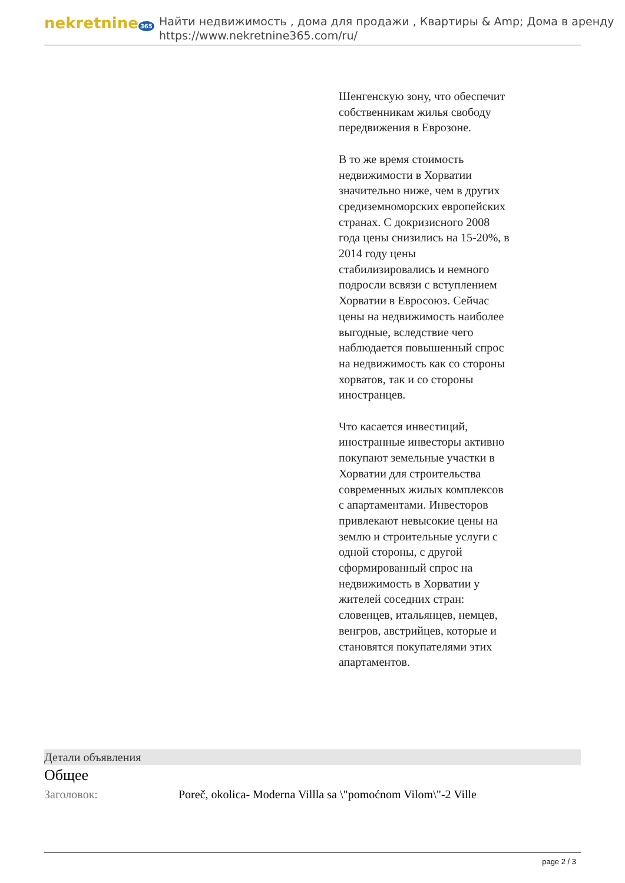nekretnine 365
Найти недвижимость , дома для продажи , Квартиры & Amp; Дома в аренду
https://www.nekretnine365.com/ru/
Шенгенскую зону, что обеспечит собственникам жилья свободу передвижения в Еврозоне.
В то же время стоимость недвижимости в Хорватии значительно ниже, чем в других средиземноморских европейских странах. С докризисного 2008 года цены снизились на 15-20%, в 2014 году цены стабилизировались и немного подросли всвязи с вступлением Хорватии в Евросоюз. Сейчас цены на недвижимость наиболее выгодные, вследствие чего наблюдается повышенный спрос на недвижимость как со стороны хорватов, так и со стороны иностранцев.
Что касается инвестиций, иностранные инвесторы активно покупают земельные участки в Хорватии для строительства современных жилых комплексов с апартаментами. Инвесторов привлекают невысокие цены на землю и строительные услуги с одной стороны, с другой сформированный спрос на недвижимость в Хорватии у жителей соседних стран: словенцев, итальянцев, немцев, венгров, австрийцев, которые и становятся покупателями этих апартаментов.
Детали объявления
Общее
Заголовок: Poreč, okolica- Moderna Villla sa \"pomoćnom Vilom\"-2 Ville
page 2 / 3